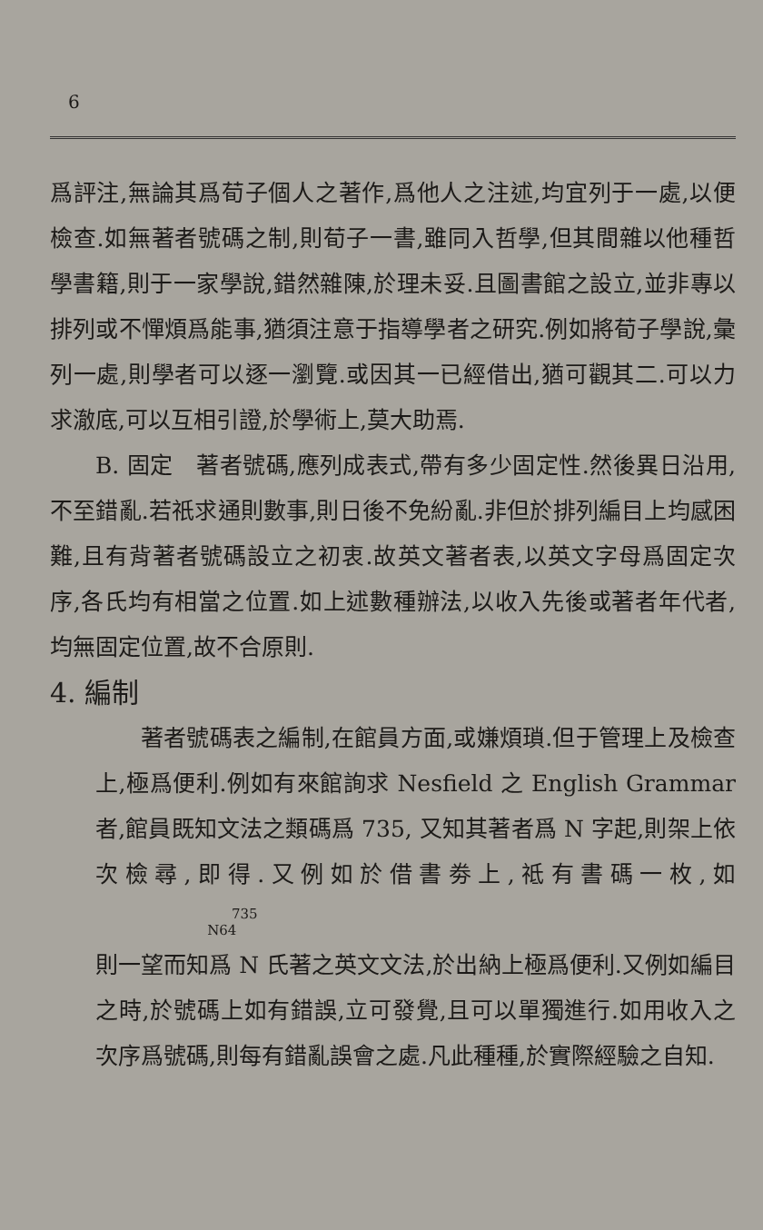6
爲評注,無論其爲荀子個人之著作,爲他人之注述,均宜列于一處,以便檢查.如無著者號碼之制,則荀子一書,雖同入哲學,但其間雜以他種哲學書籍,則于一家學說,錯然雜陳,於理未妥.且圖書館之設立,並非專以排列或不憚煩爲能事,猶須注意于指導學者之研究.例如將荀子學說,彙列一處,則學者可以逐一瀏覽.或因其一已經借出,猶可觀其二.可以力求澈底,可以互相引證,於學術上,莫大助焉.
B. 固定　著者號碼,應列成表式,帶有多少固定性.然後異日沿用,不至錯亂.若祇求通則數事,則日後不免紛亂.非但於排列編目上均感困難,且有背著者號碼設立之初衷.故英文著者表,以英文字母爲固定次序,各氏均有相當之位置.如上述數種辦法,以收入先後或著者年代者,均無固定位置,故不合原則.
4. 編制
著者號碼表之編制,在館員方面,或嫌煩瑣.但于管理上及檢查上,極爲便利.例如有來館詢求 Nesfield 之 English Grammar 者,館員既知文法之類碼爲 735, 又知其著者爲 N 字起,則架上依次檢尋,即得.又例如於借書劵上,祗有書碼一枚,如 735
N64
則一望而知爲 N 氏著之英文文法,於出納上極爲便利.又例如編目之時,於號碼上如有錯誤,立可發覺,且可以單獨進行.如用收入之次序爲號碼,則每有錯亂誤會之處.凡此種種,於實際經驗之自知.